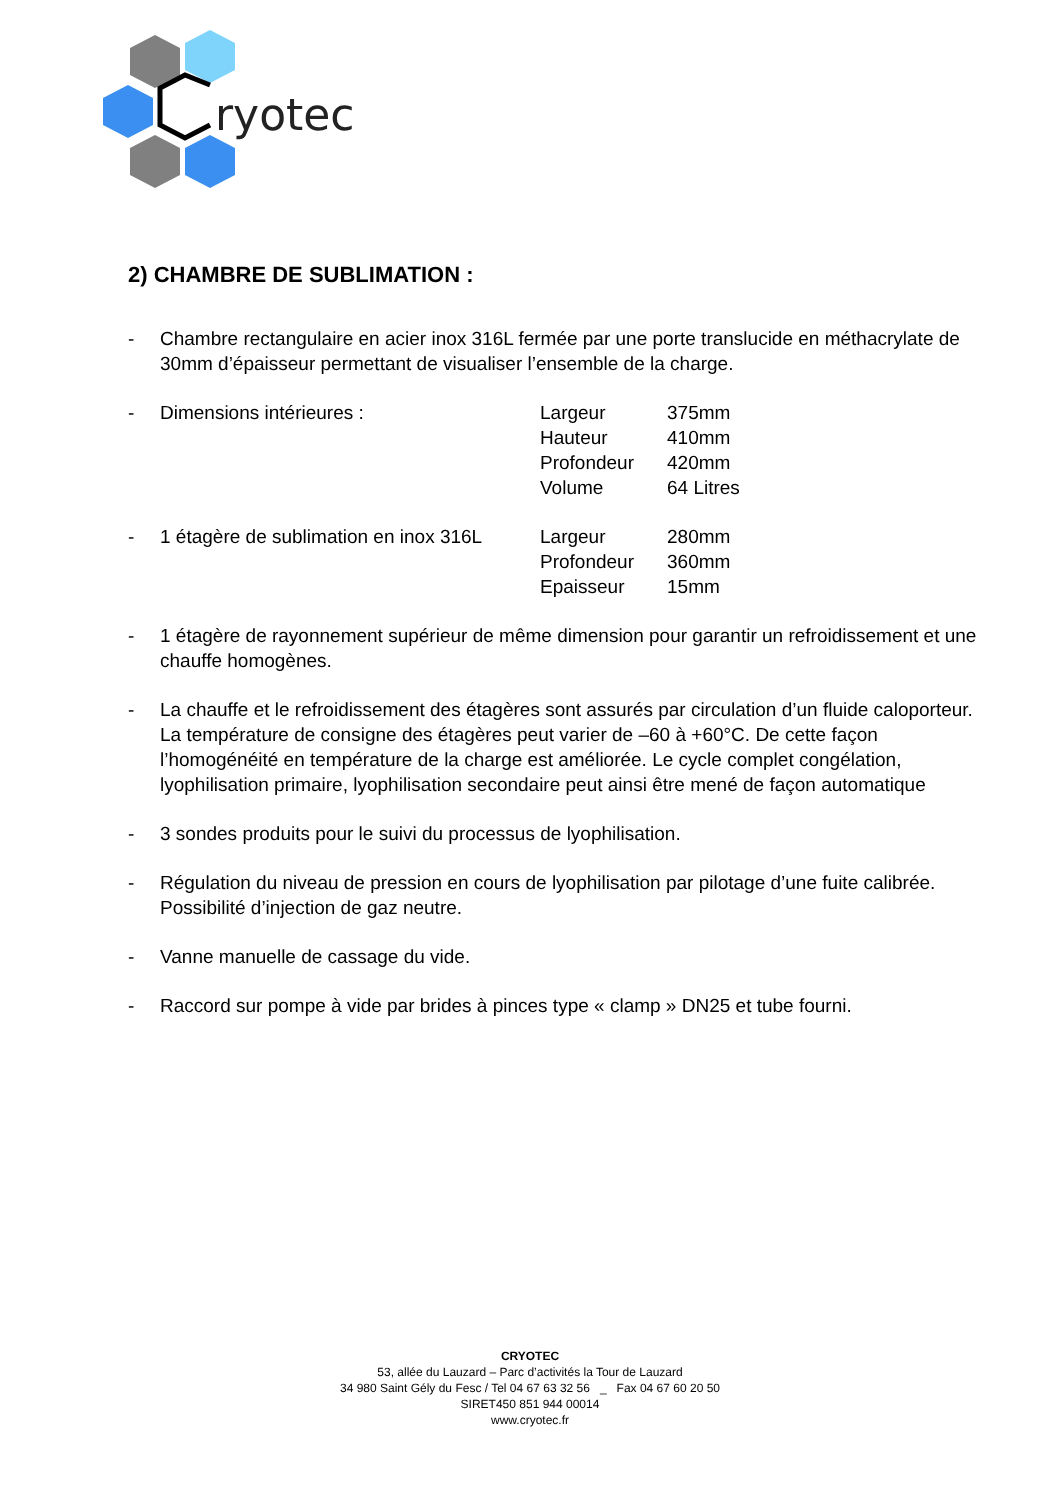ryotec
2) CHAMBRE DE SUBLIMATION :
- Chambre rectangulaire en acier inox 316L fermée par une porte translucide en méthacrylate de 30mm d’épaisseur permettant de visualiser l’ensemble de la charge.
-
| Dimensions intérieures : | Largeur | 375mm |
| | Hauteur | 410mm |
| | Profondeur | 420mm |
| | Volume | 64 Litres |
-
| 1 étagère de sublimation en inox 316L | Largeur | 280mm |
| | Profondeur | 360mm |
| | Epaisseur | 15mm |
- 1 étagère de rayonnement supérieur de même dimension pour garantir un refroidissement et une chauffe homogènes.
- La chauffe et le refroidissement des étagères sont assurés par circulation d’un fluide caloporteur. La température de consigne des étagères peut varier de –60 à +60°C. De cette façon l’homogénéité en température de la charge est améliorée. Le cycle complet congélation, lyophilisation primaire, lyophilisation secondaire peut ainsi être mené de façon automatique
- 3 sondes produits pour le suivi du processus de lyophilisation.
- Régulation du niveau de pression en cours de lyophilisation par pilotage d’une fuite calibrée. Possibilité d’injection de gaz neutre.
- Vanne manuelle de cassage du vide.
- Raccord sur pompe à vide par brides à pinces type « clamp » DN25 et tube fourni.
CRYOTEC
53, allée du Lauzard – Parc d’activités la Tour de Lauzard
34 980 Saint Gély du Fesc / Tel 04 67 63 32 56 _ Fax 04 67 60 20 50
SIRET450 851 944 00014
www.cryotec.fr